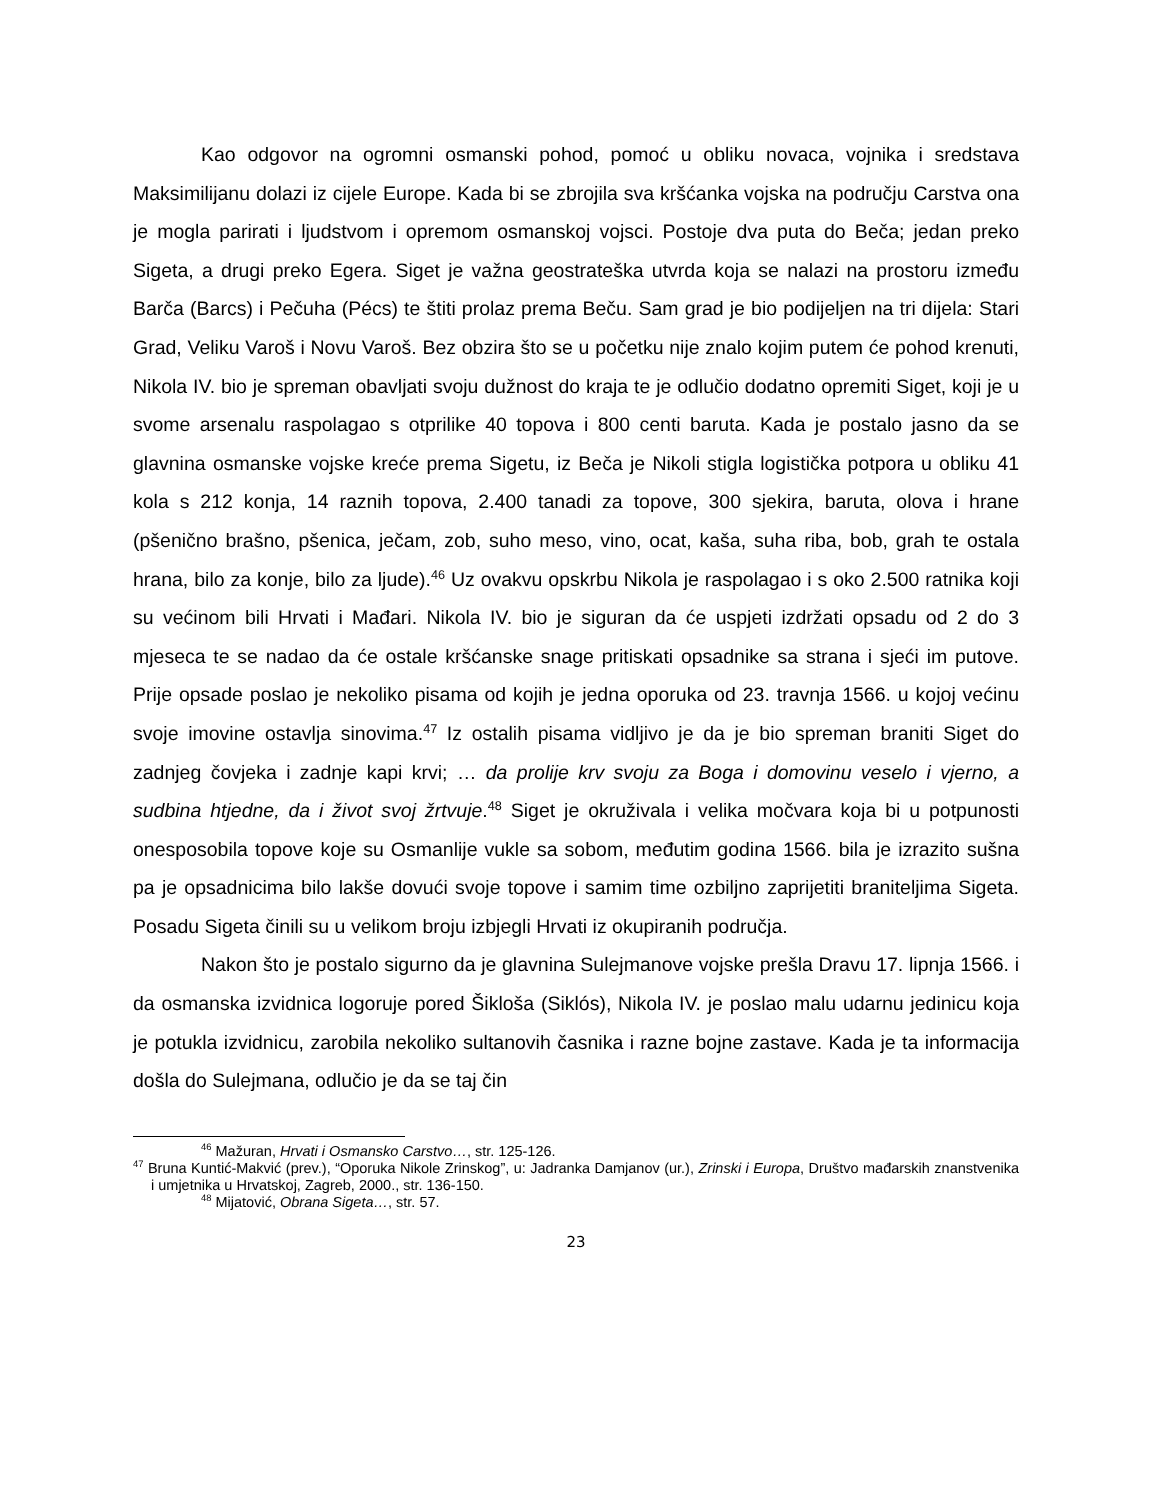Kao odgovor na ogromni osmanski pohod, pomoć u obliku novaca, vojnika i sredstava Maksimilijanu dolazi iz cijele Europe. Kada bi se zbrojila sva kršćanka vojska na području Carstva ona je mogla parirati i ljudstvom i opremom osmanskoj vojsci. Postoje dva puta do Beča; jedan preko Sigeta, a drugi preko Egera. Siget je važna geostrateška utvrda koja se nalazi na prostoru između Barča (Barcs) i Pečuha (Pécs) te štiti prolaz prema Beču. Sam grad je bio podijeljen na tri dijela: Stari Grad, Veliku Varoš i Novu Varoš. Bez obzira što se u početku nije znalo kojim putem će pohod krenuti, Nikola IV. bio je spreman obavljati svoju dužnost do kraja te je odlučio dodatno opremiti Siget, koji je u svome arsenalu raspolagao s otprilike 40 topova i 800 centi baruta. Kada je postalo jasno da se glavnina osmanske vojske kreće prema Sigetu, iz Beča je Nikoli stigla logistička potpora u obliku 41 kola s 212 konja, 14 raznih topova, 2.400 tanadi za topove, 300 sjekira, baruta, olova i hrane (pšenično brašno, pšenica, ječam, zob, suho meso, vino, ocat, kaša, suha riba, bob, grah te ostala hrana, bilo za konje, bilo za ljude).<sup>46</sup> Uz ovakvu opskrbu Nikola je raspolagao i s oko 2.500 ratnika koji su većinom bili Hrvati i Mađari. Nikola IV. bio je siguran da će uspjeti izdržati opsadu od 2 do 3 mjeseca te se nadao da će ostale kršćanske snage pritiskati opsadnike sa strana i sjeći im putove. Prije opsade poslao je nekoliko pisama od kojih je jedna oporuka od 23. travnja 1566. u kojoj većinu svoje imovine ostavlja sinovima.<sup>47</sup> Iz ostalih pisama vidljivo je da je bio spreman braniti Siget do zadnjeg čovjeka i zadnje kapi krvi; … da prolije krv svoju za Boga i domovinu veselo i vjerno, a sudbina htjedne, da i život svoj žrtvuje.<sup>48</sup> Siget je okruživala i velika močvara koja bi u potpunosti onesposobila topove koje su Osmanlije vukle sa sobom, međutim godina 1566. bila je izrazito sušna pa je opsadnicima bilo lakše dovući svoje topove i samim time ozbiljno zaprijetiti braniteljima Sigeta. Posadu Sigeta činili su u velikom broju izbjegli Hrvati iz okupiranih područja.
Nakon što je postalo sigurno da je glavnina Sulejmanove vojske prešla Dravu 17. lipnja 1566. i da osmanska izvidnica logoruje pored Šikloša (Siklós), Nikola IV. je poslao malu udarnu jedinicu koja je potukla izvidnicu, zarobila nekoliko sultanovih časnika i razne bojne zastave. Kada je ta informacija došla do Sulejmana, odlučio je da se taj čin
<sup>46</sup> Mažuran, Hrvati i Osmansko Carstvo…, str. 125-126.
<sup>47</sup> Bruna Kuntić-Makvić (prev.), “Oporuka Nikole Zrinskog”, u: Jadranka Damjanov (ur.), Zrinski i Europa, Društvo mađarskih znanstvenika i umjetnika u Hrvatskoj, Zagreb, 2000., str. 136-150.
<sup>48</sup> Mijatović, Obrana Sigeta…, str. 57.
23